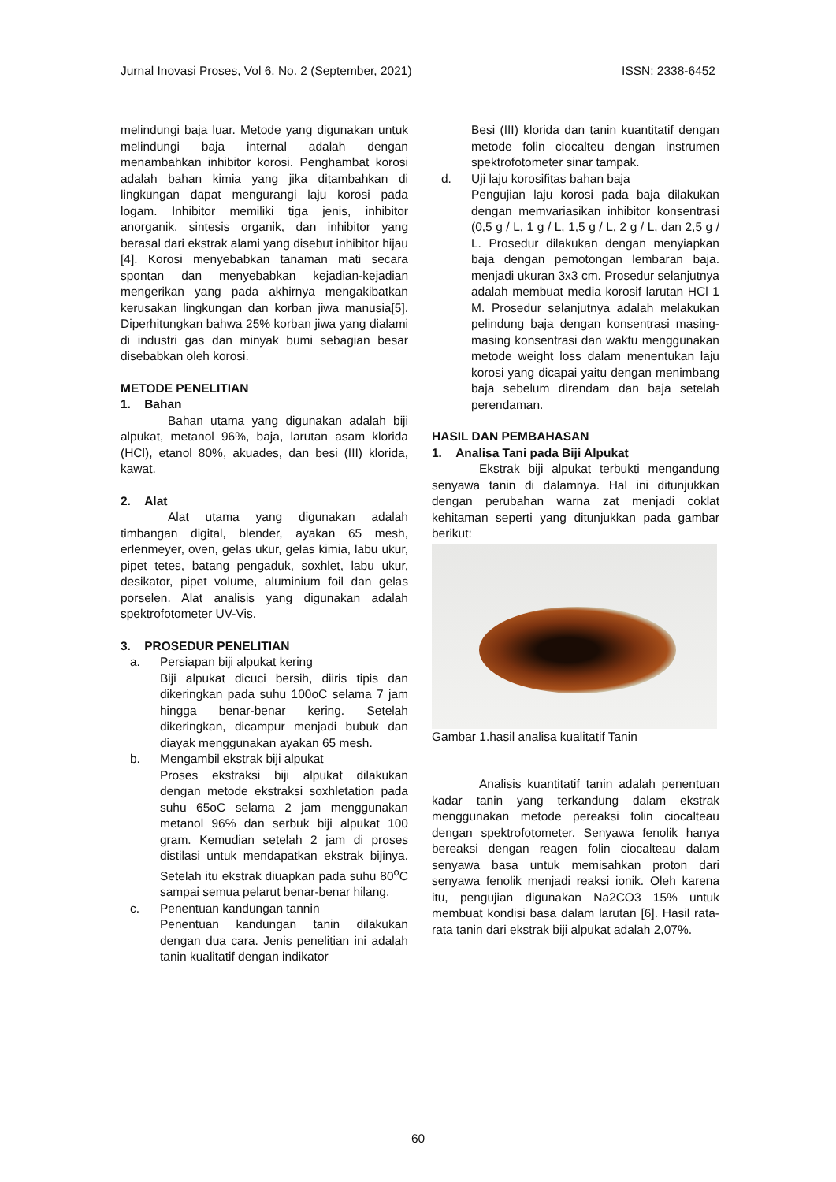Jurnal Inovasi Proses, Vol 6. No. 2 (September, 2021) ISSN: 2338-6452
melindungi baja luar. Metode yang digunakan untuk melindungi baja internal adalah dengan menambahkan inhibitor korosi. Penghambat korosi adalah bahan kimia yang jika ditambahkan di lingkungan dapat mengurangi laju korosi pada logam. Inhibitor memiliki tiga jenis, inhibitor anorganik, sintesis organik, dan inhibitor yang berasal dari ekstrak alami yang disebut inhibitor hijau [4]. Korosi menyebabkan tanaman mati secara spontan dan menyebabkan kejadian-kejadian mengerikan yang pada akhirnya mengakibatkan kerusakan lingkungan dan korban jiwa manusia[5]. Diperhitungkan bahwa 25% korban jiwa yang dialami di industri gas dan minyak bumi sebagian besar disebabkan oleh korosi.
METODE PENELITIAN
1. Bahan
Bahan utama yang digunakan adalah biji alpukat, metanol 96%, baja, larutan asam klorida (HCl), etanol 80%, akuades, dan besi (III) klorida, kawat.
2. Alat
Alat utama yang digunakan adalah timbangan digital, blender, ayakan 65 mesh, erlenmeyer, oven, gelas ukur, gelas kimia, labu ukur, pipet tetes, batang pengaduk, soxhlet, labu ukur, desikator, pipet volume, aluminium foil dan gelas porselen. Alat analisis yang digunakan adalah spektrofotometer UV-Vis.
3. PROSEDUR PENELITIAN
a. Persiapan biji alpukat kering
Biji alpukat dicuci bersih, diiris tipis dan dikeringkan pada suhu 100oC selama 7 jam hingga benar-benar kering. Setelah dikeringkan, dicampur menjadi bubuk dan diayak menggunakan ayakan 65 mesh.
b. Mengambil ekstrak biji alpukat
Proses ekstraksi biji alpukat dilakukan dengan metode ekstraksi soxhletation pada suhu 65oC selama 2 jam menggunakan metanol 96% dan serbuk biji alpukat 100 gram. Kemudian setelah 2 jam di proses distilasi untuk mendapatkan ekstrak bijinya. Setelah itu ekstrak diuapkan pada suhu 80<sup>o</sup>C sampai semua pelarut benar-benar hilang.
c. Penentuan kandungan tannin
Penentuan kandungan tanin dilakukan dengan dua cara. Jenis penelitian ini adalah tanin kualitatif dengan indikator
Besi (III) klorida dan tanin kuantitatif dengan metode folin ciocalteu dengan instrumen spektrofotometer sinar tampak.
d. Uji laju korosifitas bahan baja
Pengujian laju korosi pada baja dilakukan dengan memvariasikan inhibitor konsentrasi (0,5 g / L, 1 g / L, 1,5 g / L, 2 g / L, dan 2,5 g / L. Prosedur dilakukan dengan menyiapkan baja dengan pemotongan lembaran baja. menjadi ukuran 3x3 cm. Prosedur selanjutnya adalah membuat media korosif larutan HCl 1 M. Prosedur selanjutnya adalah melakukan pelindung baja dengan konsentrasi masing-masing konsentrasi dan waktu menggunakan metode weight loss dalam menentukan laju korosi yang dicapai yaitu dengan menimbang baja sebelum direndam dan baja setelah perendaman.
HASIL DAN PEMBAHASAN
1. Analisa Tani pada Biji Alpukat
Ekstrak biji alpukat terbukti mengandung senyawa tanin di dalamnya. Hal ini ditunjukkan dengan perubahan warna zat menjadi coklat kehitaman seperti yang ditunjukkan pada gambar berikut:
Gambar 1.hasil analisa kualitatif Tanin
Analisis kuantitatif tanin adalah penentuan kadar tanin yang terkandung dalam ekstrak menggunakan metode pereaksi folin ciocalteau dengan spektrofotometer. Senyawa fenolik hanya bereaksi dengan reagen folin ciocalteau dalam senyawa basa untuk memisahkan proton dari senyawa fenolik menjadi reaksi ionik. Oleh karena itu, pengujian digunakan Na2CO3 15% untuk membuat kondisi basa dalam larutan [6]. Hasil rata-rata tanin dari ekstrak biji alpukat adalah 2,07%.
60